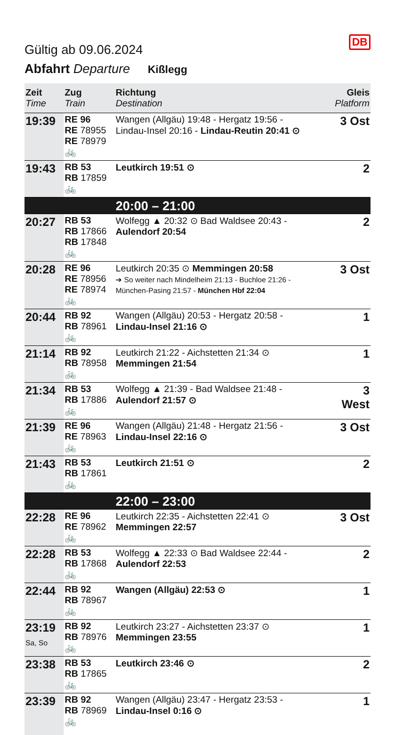DB
Gültig ab 09.06.2024
Abfahrt Departure Kißlegg
| Zeit Time | Zug Train | Richtung Destination | Gleis Platform |
| --- | --- | --- | --- |
| 19:39 | RE 96 RE 78955 RE 78979 🚲 | Wangen (Allgäu) 19:48 - Hergatz 19:56 - Lindau-Insel 20:16 - Lindau-Reutin 20:41 ⊙ | 3 Ost |
| 19:43 | RB 53 RB 17859 🚲 | Leutkirch 19:51 ⊙ | 2 |
| 20:00 – 21:00 | | | |
| 20:27 | RB 53 RB 17866 RB 17848 🚲 | Wolfegg ▲ 20:32 ⊙ Bad Waldsee 20:43 - Aulendorf 20:54 | 2 |
| 20:28 | RE 96 RE 78956 RE 78974 🚲 | Leutkirch 20:35 ⊙ Memmingen 20:58 ➔ So weiter nach Mindelheim 21:13 - Buchloe 21:26 - München-Pasing 21:57 - München Hbf 22:04 | 3 Ost |
| 20:44 | RB 92 RB 78961 🚲 | Wangen (Allgäu) 20:53 - Hergatz 20:58 - Lindau-Insel 21:16 ⊙ | 1 |
| 21:14 | RB 92 RB 78958 🚲 | Leutkirch 21:22 - Aichstetten 21:34 ⊙ Memmingen 21:54 | 1 |
| 21:34 | RB 53 RB 17886 🚲 | Wolfegg ▲ 21:39 - Bad Waldsee 21:48 - Aulendorf 21:57 ⊙ | 3 West |
| 21:39 | RE 96 RE 78963 🚲 | Wangen (Allgäu) 21:48 - Hergatz 21:56 - Lindau-Insel 22:16 ⊙ | 3 Ost |
| 21:43 | RB 53 RB 17861 🚲 | Leutkirch 21:51 ⊙ | 2 |
| 22:00 – 23:00 | | | |
| 22:28 | RE 96 RE 78962 🚲 | Leutkirch 22:35 - Aichstetten 22:41 ⊙ Memmingen 22:57 | 3 Ost |
| 22:28 | RB 53 RB 17868 🚲 | Wolfegg ▲ 22:33 ⊙ Bad Waldsee 22:44 - Aulendorf 22:53 | 2 |
| 22:44 | RB 92 RB 78967 🚲 | Wangen (Allgäu) 22:53 ⊙ | 1 |
| 23:19 Sa, So | RB 92 RB 78976 🚲 | Leutkirch 23:27 - Aichstetten 23:37 ⊙ Memmingen 23:55 | 1 |
| 23:38 | RB 53 RB 17865 🚲 | Leutkirch 23:46 ⊙ | 2 |
| 23:39 | RB 92 RB 78969 🚲 | Wangen (Allgäu) 23:47 - Hergatz 23:53 - Lindau-Insel 0:16 ⊙ | 1 |